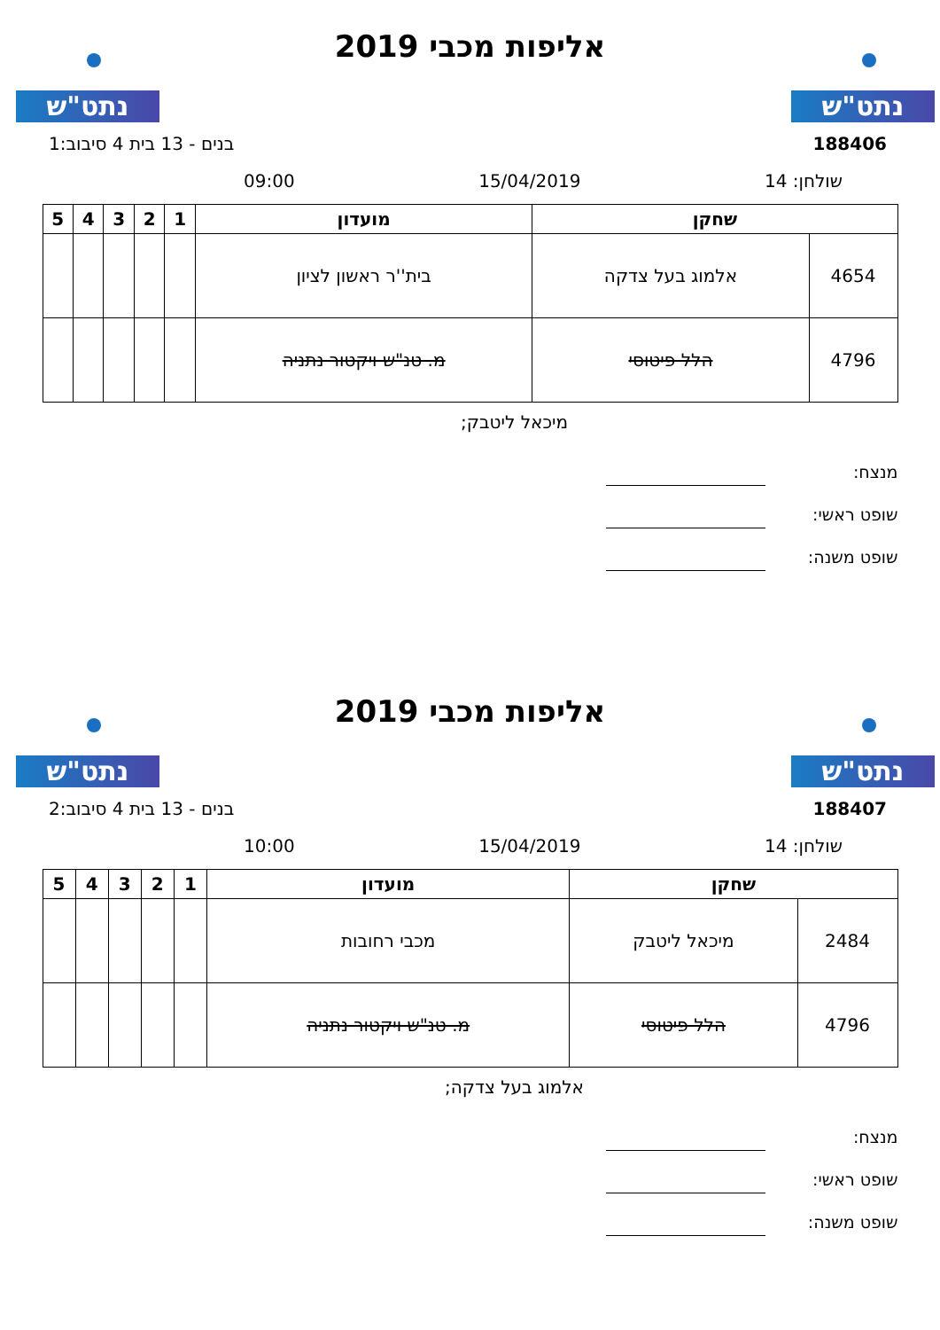נתט"ש נתט"ש
אליפות מכבי 2019
188406 בנים - 13 בית 4 סיבוב:1
שולחן: 14 15/04/2019 09:00
| שחקן | | מועדון | 1 | 2 | 3 | 4 | 5 |
| --- | --- | --- | --- | --- | --- | --- | --- |
| 4654 | אלמוג בעל צדקה | בית''ר ראשון לציון | | | | | |
| 4796 | הלל פיטוסי | מ. טנ"ש ויקטור נתניה | | | | | |
מיכאל ליטבק;
מנצח:
שופט ראשי:
שופט משנה:
נתט"ש נתט"ש
אליפות מכבי 2019
188407 בנים - 13 בית 4 סיבוב:2
שולחן: 14 15/04/2019 10:00
| שחקן | | מועדון | 1 | 2 | 3 | 4 | 5 |
| --- | --- | --- | --- | --- | --- | --- | --- |
| 2484 | מיכאל ליטבק | מכבי רחובות | | | | | |
| 4796 | הלל פיטוסי | מ. טנ"ש ויקטור נתניה | | | | | |
אלמוג בעל צדקה;
מנצח:
שופט ראשי:
שופט משנה: